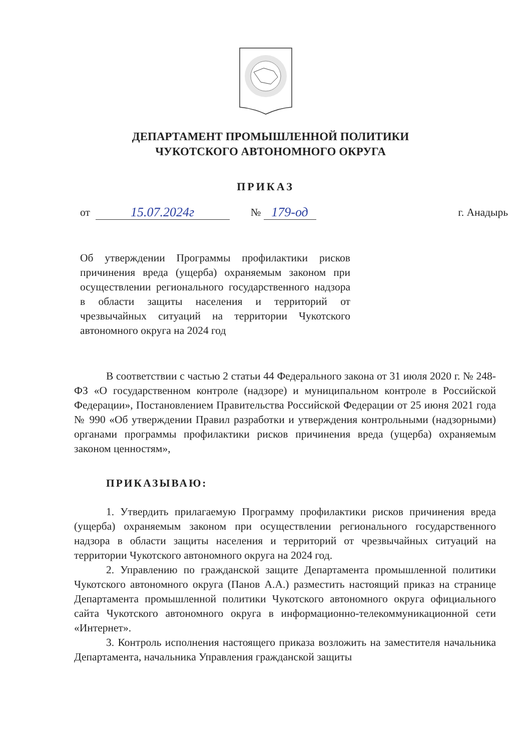ДЕПАРТАМЕНТ ПРОМЫШЛЕННОЙ ПОЛИТИКИ
ЧУКОТСКОГО АВТОНОМНОГО ОКРУГА
ПРИКАЗ
от 15.07.2024г № 179-од г. Анадырь
Об утверждении Программы профилактики рисков причинения вреда (ущерба) охраняемым законом при осуществлении регионального государственного надзора в области защиты населения и территорий от чрезвычайных ситуаций на территории Чукотского автономного округа на 2024 год
В соответствии с частью 2 статьи 44 Федерального закона от 31 июля 2020 г. № 248-ФЗ «О государственном контроле (надзоре) и муниципальном контроле в Российской Федерации», Постановлением Правительства Российской Федерации от 25 июня 2021 года № 990 «Об утверждении Правил разработки и утверждения контрольными (надзорными) органами программы профилактики рисков причинения вреда (ущерба) охраняемым законом ценностям»,
ПРИКАЗЫВАЮ:
1. Утвердить прилагаемую Программу профилактики рисков причинения вреда (ущерба) охраняемым законом при осуществлении регионального государственного надзора в области защиты населения и территорий от чрезвычайных ситуаций на территории Чукотского автономного округа на 2024 год.
2. Управлению по гражданской защите Департамента промышленной политики Чукотского автономного округа (Панов А.А.) разместить настоящий приказ на странице Департамента промышленной политики Чукотского автономного округа официального сайта Чукотского автономного округа в информационно-телекоммуникационной сети «Интернет».
3. Контроль исполнения настоящего приказа возложить на заместителя начальника Департамента, начальника Управления гражданской защиты